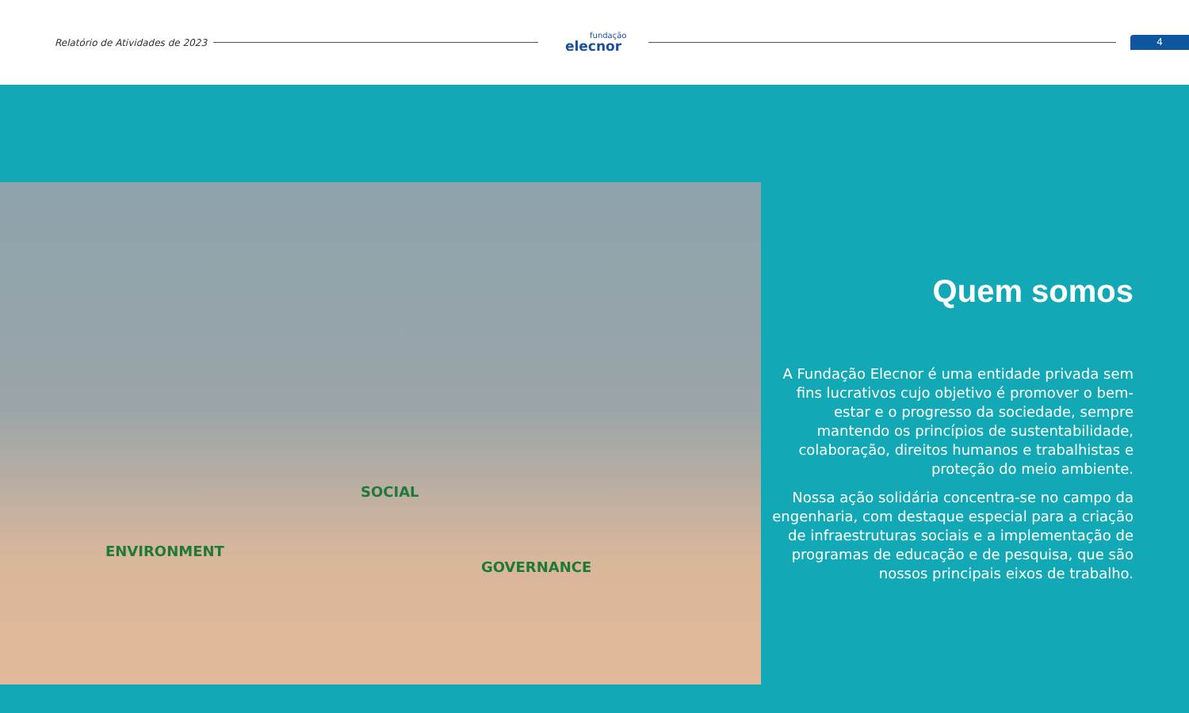Relatório de Atividades de 2023
fundação
elecnor
4
ENVIRONMENT
SOCIAL
GOVERNANCE
Quem somos
A Fundação Elecnor é uma entidade privada sem fins lucrativos cujo objetivo é promover o bem-estar e o progresso da sociedade, sempre mantendo os princípios de sustentabilidade, colaboração, direitos humanos e trabalhistas e proteção do meio ambiente.
Nossa ação solidária concentra-se no campo da engenharia, com destaque especial para a criação de infraestruturas sociais e a implementação de programas de educação e de pesquisa, que são nossos principais eixos de trabalho.